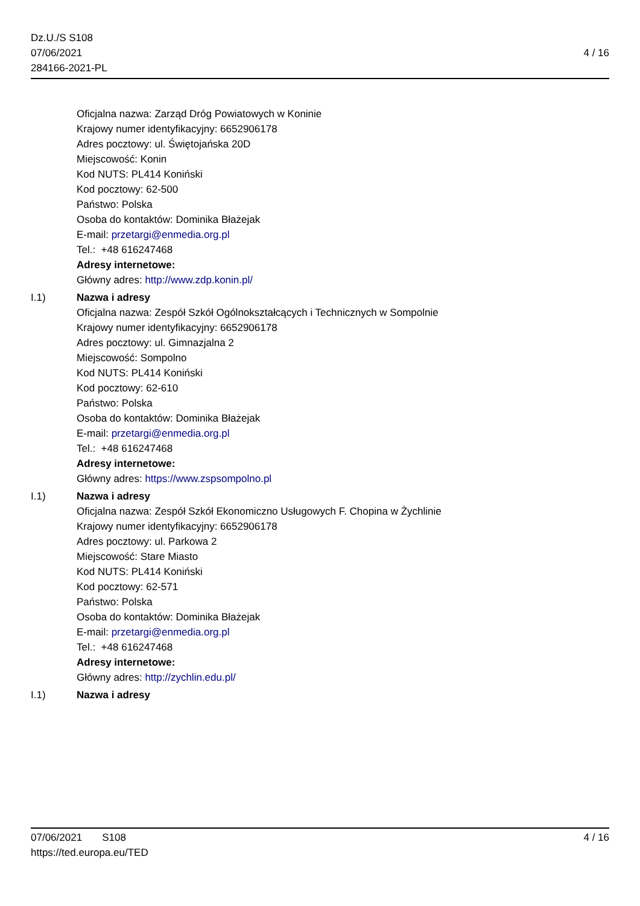Dz.U./S S108
07/06/2021
284166-2021-PL
4 / 16
Oficjalna nazwa: Zarząd Dróg Powiatowych w Koninie
Krajowy numer identyfikacyjny: 6652906178
Adres pocztowy: ul. Świętojańska 20D
Miejscowość: Konin
Kod NUTS: PL414 Koniński
Kod pocztowy: 62-500
Państwo: Polska
Osoba do kontaktów: Dominika Błażejak
E-mail: przetargi@enmedia.org.pl
Tel.: +48 616247468
Adresy internetowe:
Główny adres: http://www.zdp.konin.pl/
I.1) Nazwa i adresy
Oficjalna nazwa: Zespół Szkół Ogólnokształcących i Technicznych w Sompolnie
Krajowy numer identyfikacyjny: 6652906178
Adres pocztowy: ul. Gimnazjalna 2
Miejscowość: Sompolno
Kod NUTS: PL414 Koniński
Kod pocztowy: 62-610
Państwo: Polska
Osoba do kontaktów: Dominika Błażejak
E-mail: przetargi@enmedia.org.pl
Tel.: +48 616247468
Adresy internetowe:
Główny adres: https://www.zspsompolno.pl
I.1) Nazwa i adresy
Oficjalna nazwa: Zespół Szkół Ekonomiczno Usługowych F. Chopina w Żychlinie
Krajowy numer identyfikacyjny: 6652906178
Adres pocztowy: ul. Parkowa 2
Miejscowość: Stare Miasto
Kod NUTS: PL414 Koniński
Kod pocztowy: 62-571
Państwo: Polska
Osoba do kontaktów: Dominika Błażejak
E-mail: przetargi@enmedia.org.pl
Tel.: +48 616247468
Adresy internetowe:
Główny adres: http://zychlin.edu.pl/
I.1) Nazwa i adresy
07/06/2021 S108 4 / 16
https://ted.europa.eu/TED